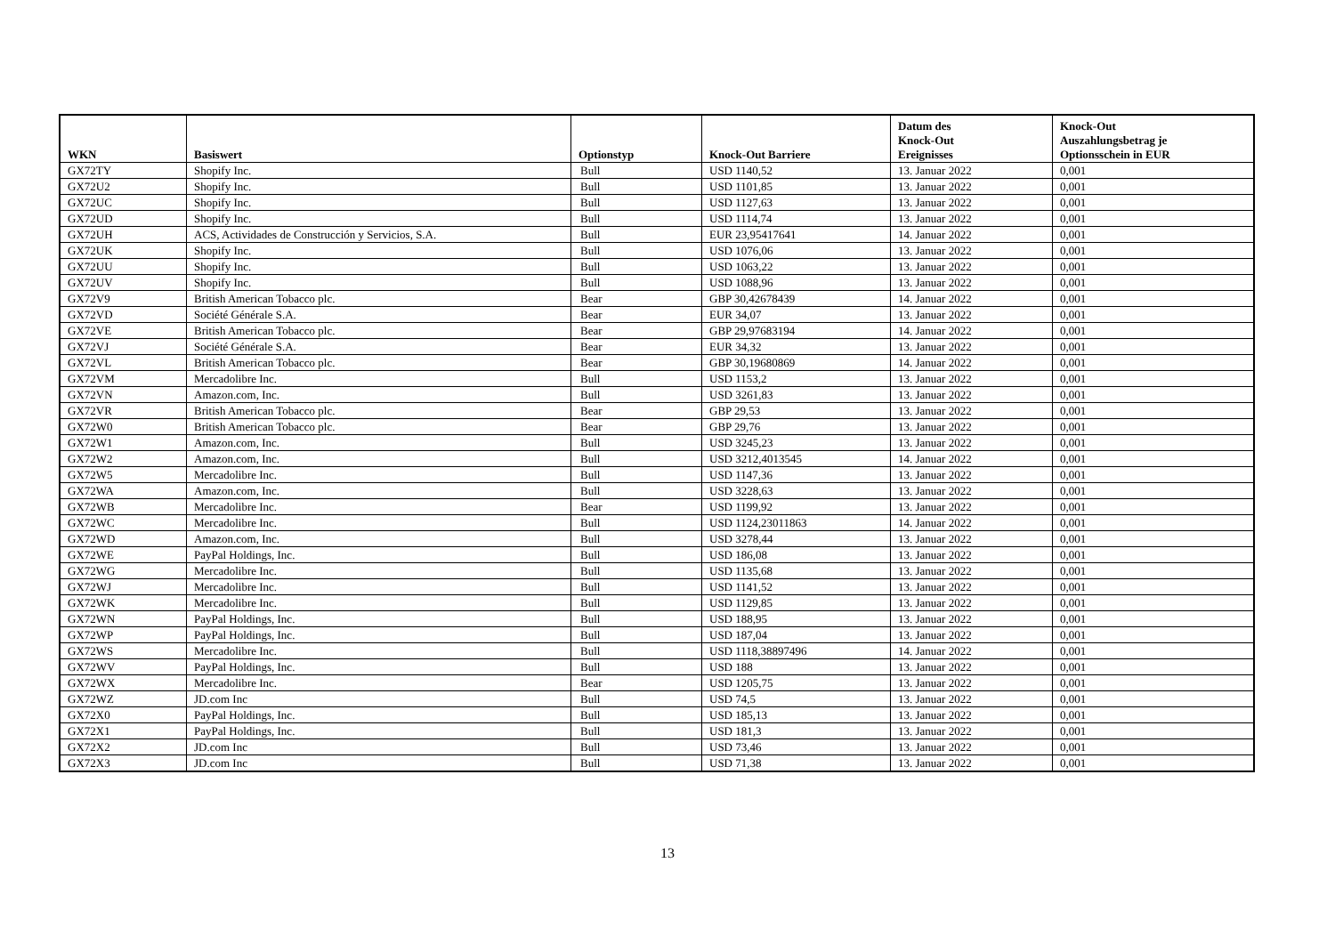| WKN | Basiswert | Optionstyp | Knock-Out Barriere | Datum des Knock-Out Ereignisses | Knock-Out Auszahlungsbetrag je Optionsschein in EUR |
| --- | --- | --- | --- | --- | --- |
| GX72TY | Shopify Inc. | Bull | USD 1140,52 | 13. Januar 2022 | 0,001 |
| GX72U2 | Shopify Inc. | Bull | USD 1101,85 | 13. Januar 2022 | 0,001 |
| GX72UC | Shopify Inc. | Bull | USD 1127,63 | 13. Januar 2022 | 0,001 |
| GX72UD | Shopify Inc. | Bull | USD 1114,74 | 13. Januar 2022 | 0,001 |
| GX72UH | ACS, Actividades de Construcción y Servicios, S.A. | Bull | EUR 23,95417641 | 14. Januar 2022 | 0,001 |
| GX72UK | Shopify Inc. | Bull | USD 1076,06 | 13. Januar 2022 | 0,001 |
| GX72UU | Shopify Inc. | Bull | USD 1063,22 | 13. Januar 2022 | 0,001 |
| GX72UV | Shopify Inc. | Bull | USD 1088,96 | 13. Januar 2022 | 0,001 |
| GX72V9 | British American Tobacco plc. | Bear | GBP 30,42678439 | 14. Januar 2022 | 0,001 |
| GX72VD | Société Générale S.A. | Bear | EUR 34,07 | 13. Januar 2022 | 0,001 |
| GX72VE | British American Tobacco plc. | Bear | GBP 29,97683194 | 14. Januar 2022 | 0,001 |
| GX72VJ | Société Générale S.A. | Bear | EUR 34,32 | 13. Januar 2022 | 0,001 |
| GX72VL | British American Tobacco plc. | Bear | GBP 30,19680869 | 14. Januar 2022 | 0,001 |
| GX72VM | Mercadolibre Inc. | Bull | USD 1153,2 | 13. Januar 2022 | 0,001 |
| GX72VN | Amazon.com, Inc. | Bull | USD 3261,83 | 13. Januar 2022 | 0,001 |
| GX72VR | British American Tobacco plc. | Bear | GBP 29,53 | 13. Januar 2022 | 0,001 |
| GX72W0 | British American Tobacco plc. | Bear | GBP 29,76 | 13. Januar 2022 | 0,001 |
| GX72W1 | Amazon.com, Inc. | Bull | USD 3245,23 | 13. Januar 2022 | 0,001 |
| GX72W2 | Amazon.com, Inc. | Bull | USD 3212,4013545 | 14. Januar 2022 | 0,001 |
| GX72W5 | Mercadolibre Inc. | Bull | USD 1147,36 | 13. Januar 2022 | 0,001 |
| GX72WA | Amazon.com, Inc. | Bull | USD 3228,63 | 13. Januar 2022 | 0,001 |
| GX72WB | Mercadolibre Inc. | Bear | USD 1199,92 | 13. Januar 2022 | 0,001 |
| GX72WC | Mercadolibre Inc. | Bull | USD 1124,23011863 | 14. Januar 2022 | 0,001 |
| GX72WD | Amazon.com, Inc. | Bull | USD 3278,44 | 13. Januar 2022 | 0,001 |
| GX72WE | PayPal Holdings, Inc. | Bull | USD 186,08 | 13. Januar 2022 | 0,001 |
| GX72WG | Mercadolibre Inc. | Bull | USD 1135,68 | 13. Januar 2022 | 0,001 |
| GX72WJ | Mercadolibre Inc. | Bull | USD 1141,52 | 13. Januar 2022 | 0,001 |
| GX72WK | Mercadolibre Inc. | Bull | USD 1129,85 | 13. Januar 2022 | 0,001 |
| GX72WN | PayPal Holdings, Inc. | Bull | USD 188,95 | 13. Januar 2022 | 0,001 |
| GX72WP | PayPal Holdings, Inc. | Bull | USD 187,04 | 13. Januar 2022 | 0,001 |
| GX72WS | Mercadolibre Inc. | Bull | USD 1118,38897496 | 14. Januar 2022 | 0,001 |
| GX72WV | PayPal Holdings, Inc. | Bull | USD 188 | 13. Januar 2022 | 0,001 |
| GX72WX | Mercadolibre Inc. | Bear | USD 1205,75 | 13. Januar 2022 | 0,001 |
| GX72WZ | JD.com Inc | Bull | USD 74,5 | 13. Januar 2022 | 0,001 |
| GX72X0 | PayPal Holdings, Inc. | Bull | USD 185,13 | 13. Januar 2022 | 0,001 |
| GX72X1 | PayPal Holdings, Inc. | Bull | USD 181,3 | 13. Januar 2022 | 0,001 |
| GX72X2 | JD.com Inc | Bull | USD 73,46 | 13. Januar 2022 | 0,001 |
| GX72X3 | JD.com Inc | Bull | USD 71,38 | 13. Januar 2022 | 0,001 |
13